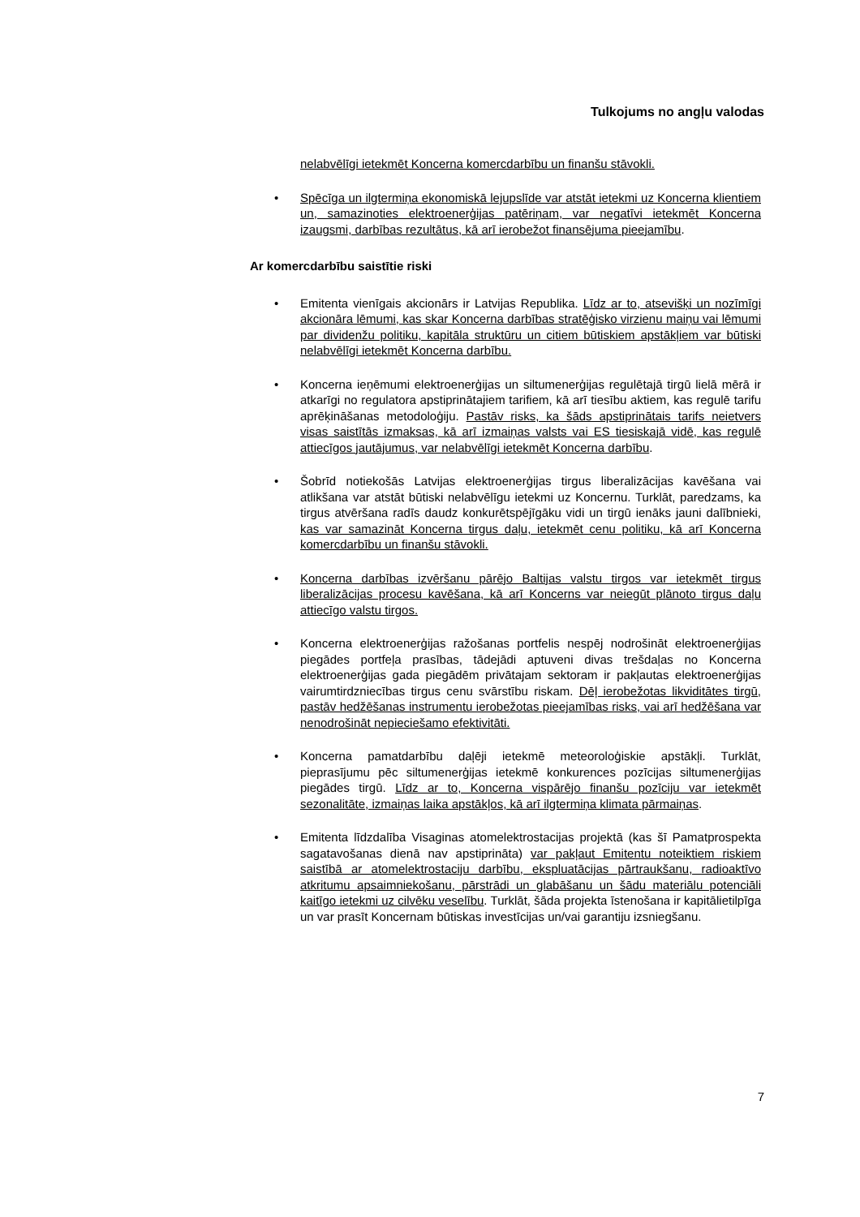Tulkojums no angļu valodas
nelabvēlīgi ietekmēt Koncerna komercdarbību un finanšu stāvokli.
• Spēcīga un ilgtermiņa ekonomiskā lejupslīde var atstāt ietekmi uz Koncerna klientiem un, samazinoties elektroenerģijas patēriņam, var negatīvi ietekmēt Koncerna izaugsmi, darbības rezultātus, kā arī ierobežot finansējuma pieejamību.
Ar komercdarbību saistītie riski
• Emitenta vienīgais akcionārs ir Latvijas Republika. Līdz ar to, atsevišķi un nozīmīgi akcionāra lēmumi, kas skar Koncerna darbības stratēģisko virzienu maiņu vai lēmumi par dividenžu politiku, kapitāla struktūru un citiem būtiskiem apstākļiem var būtiski nelabvēlīgi ietekmēt Koncerna darbību.
• Koncerna ieņēmumi elektroenerģijas un siltumenerģijas regulētajā tirgū lielā mērā ir atkarīgi no regulatora apstiprinātajiem tarifiem, kā arī tiesību aktiem, kas regulē tarifu aprēķināšanas metodoloģiju. Pastāv risks, ka šāds apstiprinātais tarifs neietvers visas saistītās izmaksas, kā arī izmaiņas valsts vai ES tiesiskajā vidē, kas regulē attiecīgos jautājumus, var nelabvēlīgi ietekmēt Koncerna darbību.
• Šobrīd notiekošās Latvijas elektroenerģijas tirgus liberalizācijas kavēšana vai atlikšana var atstāt būtiski nelabvēlīgu ietekmi uz Koncernu. Turklāt, paredzams, ka tirgus atvēršana radīs daudz konkurētspējīgāku vidi un tirgū ienāks jauni dalībnieki, kas var samazināt Koncerna tirgus daļu, ietekmēt cenu politiku, kā arī Koncerna komercdarbību un finanšu stāvokli.
• Koncerna darbības izvēršanu pārējo Baltijas valstu tirgos var ietekmēt tirgus liberalizācijas procesu kavēšana, kā arī Koncerns var neiegūt plānoto tirgus daļu attiecīgo valstu tirgos.
• Koncerna elektroenerģijas ražošanas portfelis nespēj nodrošināt elektroenerģijas piegādes portfeļa prasības, tādejādi aptuveni divas trešdaļas no Koncerna elektroenerģijas gada piegādēm privātajam sektoram ir pakļautas elektroenerģijas vairumtirdzniecības tirgus cenu svārstību riskam. Dēļ ierobežotas likviditātes tirgū, pastāv hedžēšanas instrumentu ierobežotas pieejamības risks, vai arī hedžēšana var nenodrošināt nepieciešamo efektivitāti.
• Koncerna pamatdarbību daļēji ietekmē meteoroloģiskie apstākļi. Turklāt, pieprasījumu pēc siltumenerģijas ietekmē konkurences pozīcijas siltumenerģijas piegādes tirgū. Līdz ar to, Koncerna vispārējo finanšu pozīciju var ietekmēt sezonalitāte, izmaiņas laika apstākļos, kā arī ilgtermiņa klimata pārmaiņas.
• Emitenta līdzdalība Visaginas atomelektrostacijas projektā (kas šī Pamatprospekta sagatavošanas dienā nav apstiprināta) var pakļaut Emitentu noteiktiem riskiem saistībā ar atomelektrostaciju darbību, ekspluatācijas pārtraukšanu, radioaktīvo atkritumu apsaimniekošanu, pārstrādi un glabāšanu un šādu materiālu potenciāli kaitīgo ietekmi uz cilvēku veselību. Turklāt, šāda projekta īstenošana ir kapitālietilpīga un var prasīt Koncernam būtiskas investīcijas un/vai garantiju izsniegšanu.
7